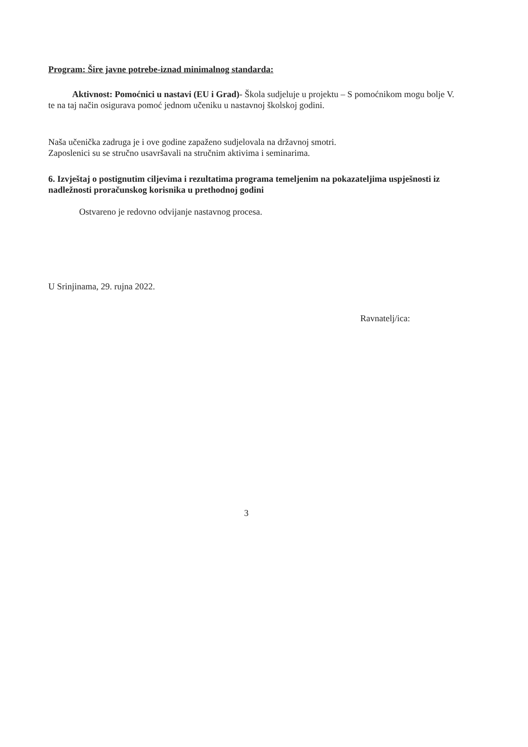Program: Šire javne potrebe-iznad minimalnog standarda:
Aktivnost: Pomoćnici u nastavi (EU i Grad)- Škola sudjeluje u projektu – S pomoćnikom mogu bolje V. te na taj način osigurava pomoć jednom učeniku u nastavnoj školskoj godini.
Naša učenička zadruga je i ove godine zapaženo sudjelovala na državnoj smotri.
Zaposlenici su se stručno usavršavali na stručnim aktivima i seminarima.
6. Izvještaj o postignutim ciljevima i rezultatima programa temeljenim na pokazateljima uspješnosti iz nadležnosti proračunskog korisnika u prethodnoj godini
Ostvareno je redovno odvijanje nastavnog procesa.
U Srinjinama, 29. rujna 2022.
Ravnatelj/ica:
3